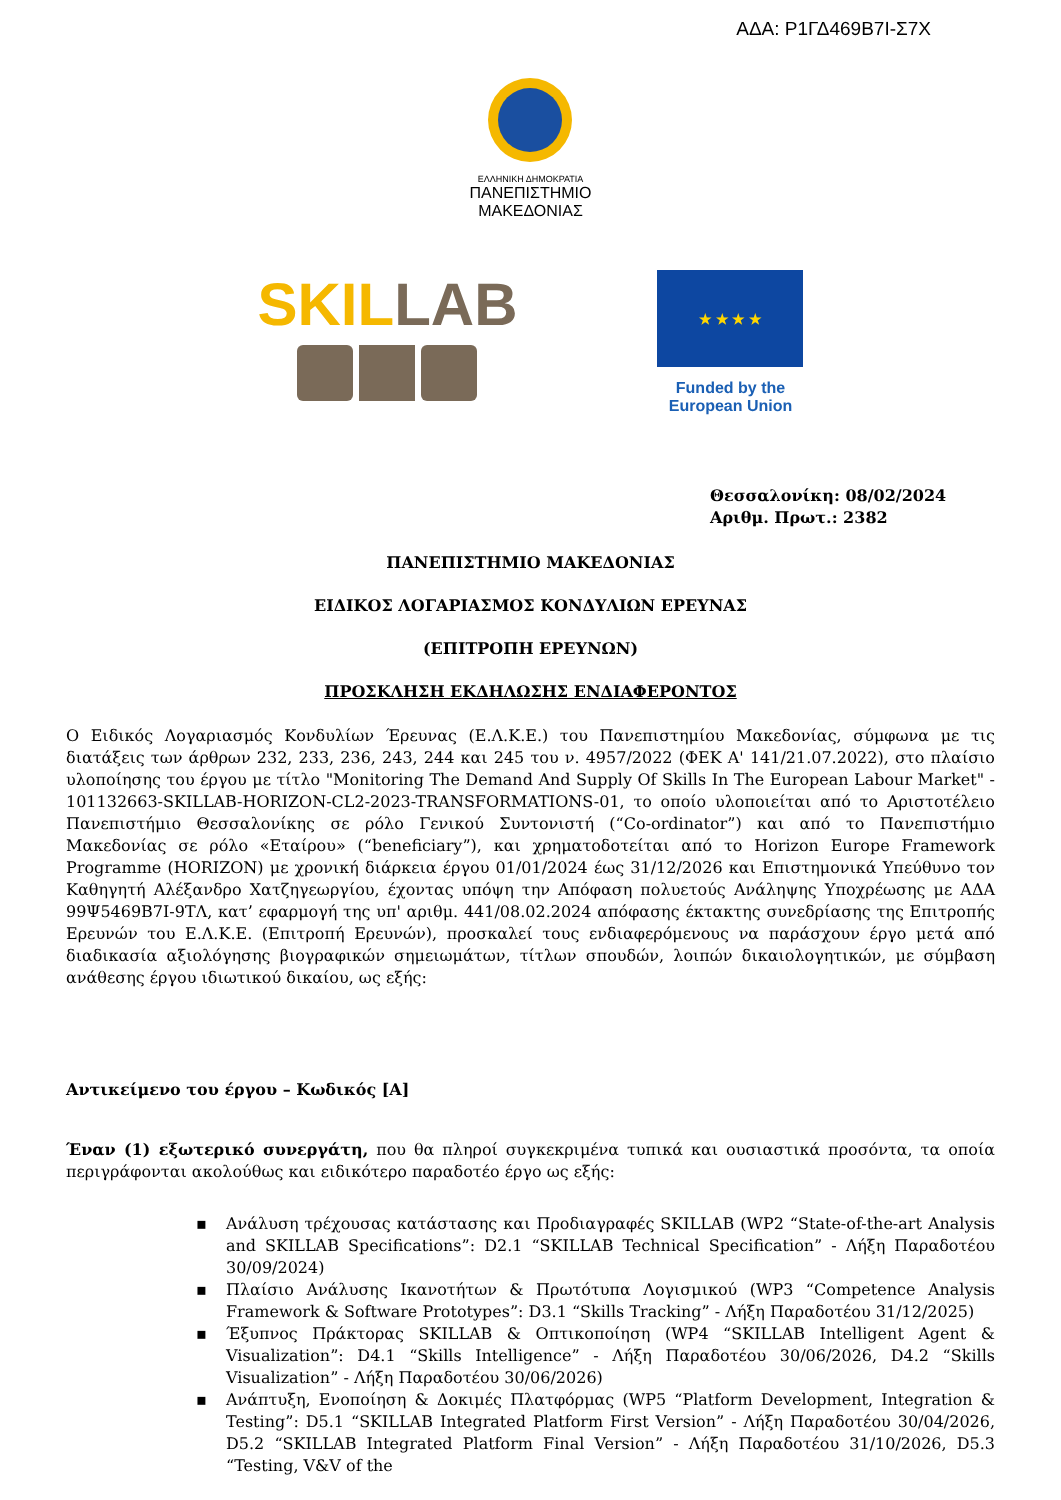ΑΔΑ: Ρ1ΓΔ469Β7Ι-Σ7Χ
ΕΛΛΗΝΙΚΗ ΔΗΜΟΚΡΑΤΙΑ
ΠΑΝΕΠΙΣΤΗΜΙΟ
ΜΑΚΕΔΟΝΙΑΣ
SKIL LAB
★ ★ ★ ★
Funded by the European Union
Θεσσαλονίκη: 08/02/2024
Αριθμ. Πρωτ.: 2382
ΠΑΝΕΠΙΣΤΗΜΙΟ ΜΑΚΕΔΟΝΙΑΣ
ΕΙΔΙΚΟΣ ΛΟΓΑΡΙΑΣΜΟΣ ΚΟΝΔΥΛΙΩΝ ΕΡΕΥΝΑΣ
(ΕΠΙΤΡΟΠΗ ΕΡΕΥΝΩΝ)
ΠΡΟΣΚΛΗΣΗ ΕΚΔΗΛΩΣΗΣ ΕΝΔΙΑΦΕΡΟΝΤΟΣ
Ο Ειδικός Λογαριασμός Κονδυλίων Έρευνας (Ε.Λ.Κ.Ε.) του Πανεπιστημίου Μακεδονίας, σύμφωνα με τις διατάξεις των άρθρων 232, 233, 236, 243, 244 και 245 του ν. 4957/2022 (ΦΕΚ Α' 141/21.07.2022), στο πλαίσιο υλοποίησης του έργου με τίτλο "Monitoring The Demand And Supply Of Skills In The European Labour Market" - 101132663-SKILLAB-HORIZON-CL2-2023-TRANSFORMATIONS-01, το οποίο υλοποιείται από το Αριστοτέλειο Πανεπιστήμιο Θεσσαλονίκης σε ρόλο Γενικού Συντονιστή (“Co-ordinator”) και από το Πανεπιστήμιο Μακεδονίας σε ρόλο «Εταίρου» (“beneficiary”), και χρηματοδοτείται από το Horizon Europe Framework Programme (HORIZON) με χρονική διάρκεια έργου 01/01/2024 έως 31/12/2026 και Επιστημονικά Υπεύθυνο τον Καθηγητή Αλέξανδρο Χατζηγεωργίου, έχοντας υπόψη την Απόφαση πολυετούς Ανάληψης Υποχρέωσης με ΑΔΑ 99Ψ5469Β7Ι-9ΤΛ, κατ’ εφαρμογή της υπ' αριθμ. 441/08.02.2024 απόφασης έκτακτης συνεδρίασης της Επιτροπής Ερευνών του Ε.Λ.Κ.Ε. (Επιτροπή Ερευνών), προσκαλεί τους ενδιαφερόμενους να παράσχουν έργο μετά από διαδικασία αξιολόγησης βιογραφικών σημειωμάτων, τίτλων σπουδών, λοιπών δικαιολογητικών, με σύμβαση ανάθεσης έργου ιδιωτικού δικαίου, ως εξής:
Αντικείμενο του έργου – Κωδικός [Α]
Έναν (1) εξωτερικό συνεργάτη, που θα πληροί συγκεκριμένα τυπικά και ουσιαστικά προσόντα, τα οποία περιγράφονται ακολούθως και ειδικότερο παραδοτέο έργο ως εξής:
▪ Ανάλυση τρέχουσας κατάστασης και Προδιαγραφές SKILLAB (WP2 “State-of-the-art Analysis and SKILLAB Specifications”: D2.1 “SKILLAB Technical Specification” - Λήξη Παραδοτέου 30/09/2024)
▪ Πλαίσιο Ανάλυσης Ικανοτήτων & Πρωτότυπα Λογισμικού (WP3 “Competence Analysis Framework & Software Prototypes”: D3.1 “Skills Tracking” - Λήξη Παραδοτέου 31/12/2025)
▪ Έξυπνος Πράκτορας SKILLAB & Οπτικοποίηση (WP4 “SKILLAB Intelligent Agent & Visualization”: D4.1 “Skills Intelligence” - Λήξη Παραδοτέου 30/06/2026, D4.2 “Skills Visualization” - Λήξη Παραδοτέου 30/06/2026)
▪ Ανάπτυξη, Ενοποίηση & Δοκιμές Πλατφόρμας (WP5 “Platform Development, Integration & Testing”: D5.1 “SKILLAB Integrated Platform First Version” - Λήξη Παραδοτέου 30/04/2026, D5.2 “SKILLAB Integrated Platform Final Version” - Λήξη Παραδοτέου 31/10/2026, D5.3 “Testing, V&V of the